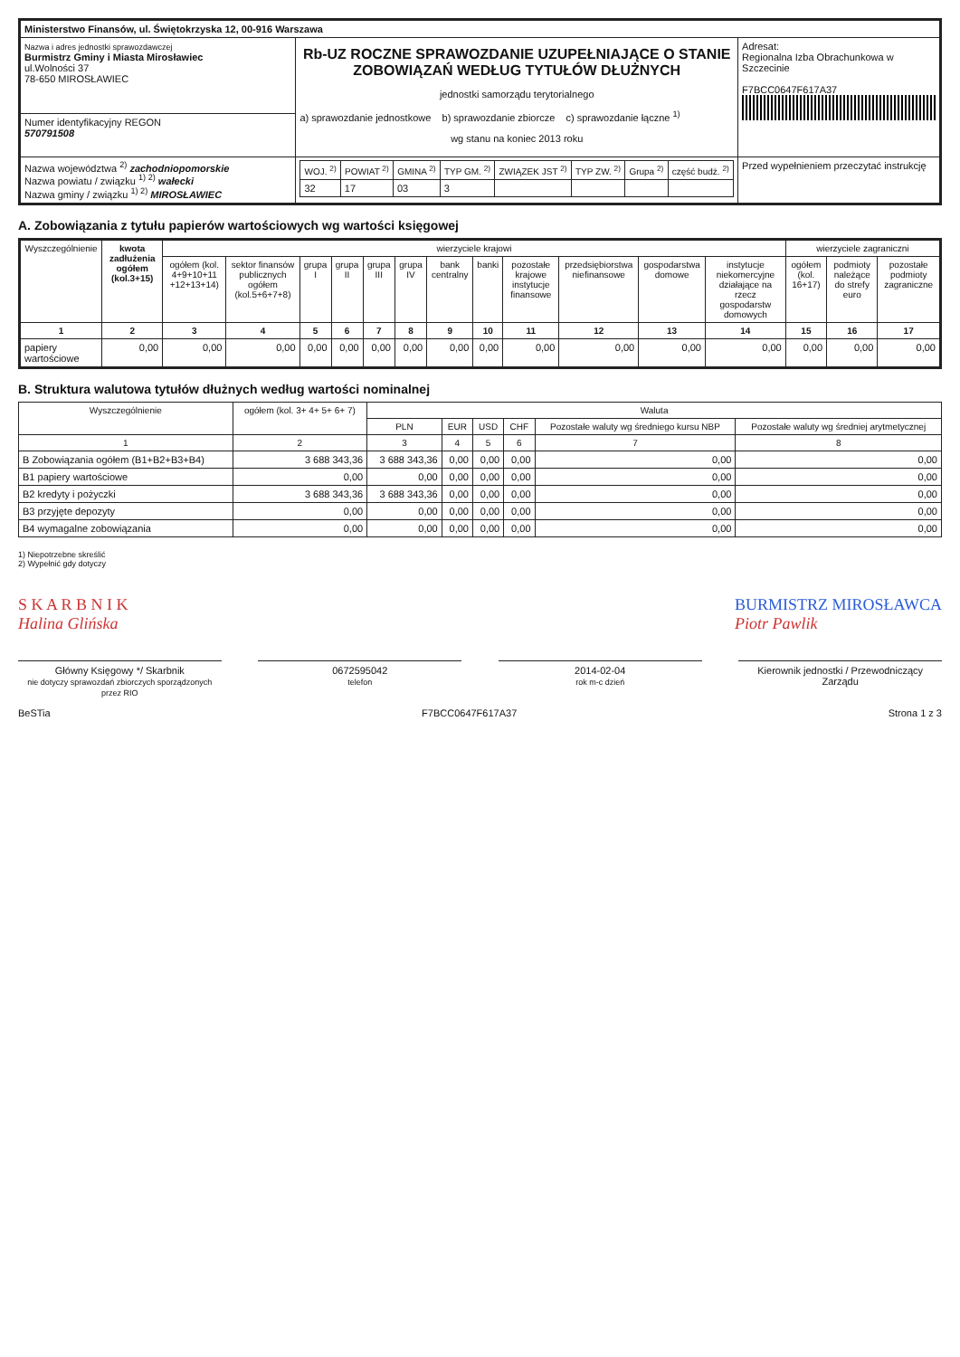| Ministerstwo Finansów, ul. Świętokrzyska 12, 00-916 Warszawa | | |
| Nazwa i adres jednostki sprawozdawczej Burmistrz Gminy i Miasta Mirosławiec ul.Wolności 37 78-650 MIROSŁAWIEC | Rb-UZ ROCZNE SPRAWOZDANIE UZUPEŁNIAJĄCE O STANIE ZOBOWIĄZAŃ WEDŁUG TYTUŁÓW DŁUŻNYCH jednostki samorządu terytorialnego a) sprawozdanie jednostkowe b) sprawozdanie zbiorcze c) sprawozdanie łączne <sup>1)</sup> wg stanu na koniec 2013 roku | Adresat: Regionalna Izba Obrachunkowa w Szczecinie F7BCC0647F617A37 |
| Numer identyfikacyjny REGON 57079150​8 | | |
| Nazwa województwa <sup>2)</sup> zachodniopomorskie Nazwa powiatu / związku <sup>1) 2)</sup> wałecki Nazwa gminy / związku <sup>1) 2)</sup> MIROSŁAWIEC | / WOJ. <sup>2)</sup> / POWIAT <sup>2)</sup> / GMINA <sup>2)</sup> / TYP GM. <sup>2)</sup> / ZWIĄZEK JST <sup>2)</sup> / TYP ZW. <sup>2)</sup> / Grupa <sup>2)</sup> / część budż. <sup>2)</sup> / / --- / --- / --- / --- / --- / --- / --- / --- / / 32 / 17 / 03 / 3 / / / / / | Przed wypełnieniem przeczytać instrukcję |
A. Zobowiązania z tytułu papierów wartościowych wg wartości księgowej
| Wyszczególnienie | kwota zadłużenia ogółem (kol.3+15) | wierzyciele krajowi | | | | | | | | | | | | wierzyciele zagraniczni | | |
| --- | --- | --- | --- | --- | --- | --- | --- | --- | --- | --- | --- | --- | --- | --- | --- | --- |
| | | ogółem (kol. 4+9+10+11 +12+13+14) | sektor finansów publicznych ogółem (kol.5+6+7+8) | grupa I | grupa II | grupa III | grupa IV | bank centralny | banki | pozostałe krajowe instytucje finansowe | przedsiębiorstwa niefinansowe | gospodarstwa domowe | instytucje niekomercyjne działające na rzecz gospodarstw domowych | ogółem (kol. 16+17) | podmioty należące do strefy euro | pozostałe podmioty zagraniczne |
| 1 | 2 | 3 | 4 | 5 | 6 | 7 | 8 | 9 | 10 | 11 | 12 | 13 | 14 | 15 | 16 | 17 |
| papiery wartościowe | 0,00 | 0,00 | 0,00 | 0,00 | 0,00 | 0,00 | 0,00 | 0,00 | 0,00 | 0,00 | 0,00 | 0,00 | 0,00 | 0,00 | 0,00 | 0,00 |
B. Struktura walutowa tytułów dłużnych według wartości nominalnej
| Wyszczególnienie | ogółem (kol. 3+ 4+ 5+ 6+ 7) | Waluta | | | | | |
| --- | --- | --- | --- | --- | --- | --- | --- |
| | | PLN | EUR | USD | CHF | Pozostałe waluty wg średniego kursu NBP | Pozostałe waluty wg średniej arytmetycznej |
| 1 | 2 | 3 | 4 | 5 | 6 | 7 | 8 |
| B Zobowiązania ogółem (B1+B2+B3+B4) | 3 688 343,36 | 3 688 343,36 | 0,00 | 0,00 | 0,00 | 0,00 | 0,00 |
| B1 papiery wartościowe | 0,00 | 0,00 | 0,00 | 0,00 | 0,00 | 0,00 | 0,00 |
| B2 kredyty i pożyczki | 3 688 343,36 | 3 688 343,36 | 0,00 | 0,00 | 0,00 | 0,00 | 0,00 |
| B3 przyjęte depozyty | 0,00 | 0,00 | 0,00 | 0,00 | 0,00 | 0,00 | 0,00 |
| B4 wymagalne zobowiązania | 0,00 | 0,00 | 0,00 | 0,00 | 0,00 | 0,00 | 0,00 |
1) Niepotrzebne skreślić
2) Wypełnić gdy dotyczy
S K A R B N I K
Halina Glińska
BURMISTRZ MIROSŁAWCA
Piotr Pawlik
Główny Księgowy */ Skarbnik
nie dotyczy sprawozdań zbiorczych sporządzonych przez RIO
0672595042
telefon
2014-02-04
rok m-c dzień
Kierownik jednostki / Przewodniczący Zarządu
BeSTia F7BCC0647F617A37 Strona 1 z 3